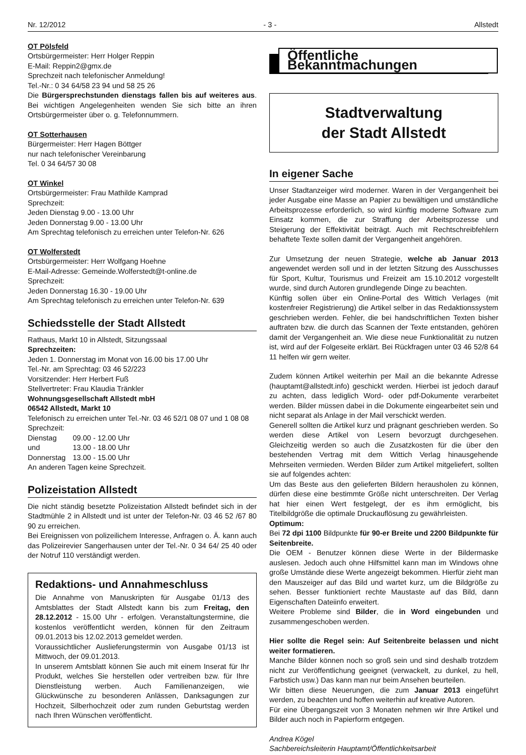Nr. 12/2012 - 3 - Allstedt
OT Pölsfeld
Ortsbürgermeister: Herr Holger Reppin
E-Mail: Reppin2@gmx.de
Sprechzeit nach telefonischer Anmeldung!
Tel.-Nr.: 0 34 64/58 23 94 und 58 25 26
Die Bürgersprechstunden dienstags fallen bis auf weiteres aus. Bei wichtigen Angelegenheiten wenden Sie sich bitte an ihren Ortsbürgermeister über o. g. Telefonnummern.
OT Sotterhausen
Bürgermeister: Herr Hagen Böttger
nur nach telefonischer Vereinbarung
Tel. 0 34 64/57 30 08
OT Winkel
Ortsbürgermeister: Frau Mathilde Kamprad
Sprechzeit:
Jeden Dienstag 9.00 - 13.00 Uhr
Jeden Donnerstag 9.00 - 13.00 Uhr
Am Sprechtag telefonisch zu erreichen unter Telefon-Nr. 626
OT Wolferstedt
Ortsbürgermeister: Herr Wolfgang Hoehne
E-Mail-Adresse: Gemeinde.Wolferstedt@t-online.de
Sprechzeit:
Jeden Donnerstag 16.30 - 19.00 Uhr
Am Sprechtag telefonisch zu erreichen unter Telefon-Nr. 639
Schiedsstelle der Stadt Allstedt
Rathaus, Markt 10 in Allstedt, Sitzungssaal
Sprechzeiten:
Jeden 1. Donnerstag im Monat von 16.00 bis 17.00 Uhr
Tel.-Nr. am Sprechtag: 03 46 52/223
Vorsitzender: Herr Herbert Fuß
Stellvertreter: Frau Klaudia Tränkler
Wohnungsgesellschaft Allstedt mbH
06542 Allstedt, Markt 10
Telefonisch zu erreichen unter Tel.-Nr. 03 46 52/1 08 07 und 1 08 08
Sprechzeit:
| Dienstag | 09.00 - 12.00 Uhr |
| und | 13.00 - 18.00 Uhr |
| Donnerstag | 13.00 - 15.00 Uhr |
An anderen Tagen keine Sprechzeit.
Polizeistation Allstedt
Die nicht ständig besetzte Polizeistation Allstedt befindet sich in der Stadtmühle 2 in Allstedt und ist unter der Telefon-Nr. 03 46 52 /67 80 90 zu erreichen.
Bei Ereignissen von polizeilichem Interesse, Anfragen o. Ä. kann auch das Polizeirevier Sangerhausen unter der Tel.-Nr. 0 34 64/ 25 40 oder der Notruf 110 verständigt werden.
Redaktions- und Annahmeschluss
Die Annahme von Manuskripten für Ausgabe 01/13 des Amtsblattes der Stadt Allstedt kann bis zum Freitag, den 28.12.2012 - 15.00 Uhr - erfolgen. Veranstaltungstermine, die kostenlos veröffentlicht werden, können für den Zeitraum 09.01.2013 bis 12.02.2013 gemeldet werden.
Voraussichtlicher Auslieferungstermin von Ausgabe 01/13 ist Mittwoch, der 09.01.2013.
In unserem Amtsblatt können Sie auch mit einem Inserat für Ihr Produkt, welches Sie herstellen oder vertreiben bzw. für Ihre Dienstleistung werben. Auch Familienanzeigen, wie Glückwünsche zu besonderen Anlässen, Danksagungen zur Hochzeit, Silberhochzeit oder zum runden Geburtstag werden nach Ihren Wünschen veröffentlicht.
Öffentliche Bekanntmachungen
Stadtverwaltung
der Stadt Allstedt
In eigener Sache
Unser Stadtanzeiger wird moderner. Waren in der Vergangenheit bei jeder Ausgabe eine Masse an Papier zu bewältigen und umständliche Arbeitsprozesse erforderlich, so wird künftig moderne Software zum Einsatz kommen, die zur Straffung der Arbeitsprozesse und Steigerung der Effektivität beiträgt. Auch mit Rechtschreibfehlern behaftete Texte sollen damit der Vergangenheit angehören.
Zur Umsetzung der neuen Strategie, welche ab Januar 2013 angewendet werden soll und in der letzten Sitzung des Ausschusses für Sport, Kultur, Tourismus und Freizeit am 15.10.2012 vorgestellt wurde, sind durch Autoren grundlegende Dinge zu beachten.
Künftig sollen über ein Online-Portal des Wittich Verlages (mit kostenfreier Registrierung) die Artikel selber in das Redaktionssystem geschrieben werden. Fehler, die bei handschriftlichen Texten bisher auftraten bzw. die durch das Scannen der Texte entstanden, gehören damit der Vergangenheit an. Wie diese neue Funktionalität zu nutzen ist, wird auf der Folgeseite erklärt. Bei Rückfragen unter 03 46 52/8 64 11 helfen wir gern weiter.
Zudem können Artikel weiterhin per Mail an die bekannte Adresse (hauptamt@allstedt.info) geschickt werden. Hierbei ist jedoch darauf zu achten, dass lediglich Word- oder pdf-Dokumente verarbeitet werden. Bilder müssen dabei in die Dokumente eingearbeitet sein und nicht separat als Anlage in der Mail verschickt werden.
Generell sollten die Artikel kurz und prägnant geschrieben werden. So werden diese Artikel von Lesern bevorzugt durchgesehen. Gleichzeitig werden so auch die Zusatzkosten für die über den bestehenden Vertrag mit dem Wittich Verlag hinausgehende Mehrseiten vermieden. Werden Bilder zum Artikel mitgeliefert, sollten sie auf folgendes achten:
Um das Beste aus den gelieferten Bildern herausholen zu können, dürfen diese eine bestimmte Größe nicht unterschreiten. Der Verlag hat hier einen Wert festgelegt, der es ihm ermöglicht, bis Titelbildgröße die optimale Druckauflösung zu gewährleisten.
Optimum:
Bei 72 dpi 1100 Bildpunkte für 90-er Breite und 2200 Bildpunkte für Seitenbreite.
Die OEM - Benutzer können diese Werte in der Bildermaske auslesen. Jedoch auch ohne Hilfsmittel kann man im Windows ohne große Umstände diese Werte angezeigt bekommen. Hierfür zieht man den Mauszeiger auf das Bild und wartet kurz, um die Bildgröße zu sehen. Besser funktioniert rechte Maustaste auf das Bild, dann Eigenschaften Dateiinfo erweitert.
Weitere Probleme sind Bilder, die in Word eingebunden und zusammengeschoben werden.
Hier sollte die Regel sein: Auf Seitenbreite belassen und nicht weiter formatieren.
Manche Bilder können noch so groß sein und sind deshalb trotzdem nicht zur Veröffentlichung geeignet (verwackelt, zu dunkel, zu hell, Farbstich usw.) Das kann man nur beim Ansehen beurteilen.
Wir bitten diese Neuerungen, die zum Januar 2013 eingeführt werden, zu beachten und hoffen weiterhin auf kreative Autoren.
Für eine Übergangszeit von 3 Monaten nehmen wir Ihre Artikel und Bilder auch noch in Papierform entgegen.
Andrea Kögel
Sachbereichsleiterin Hauptamt/Öffentlichkeitsarbeit